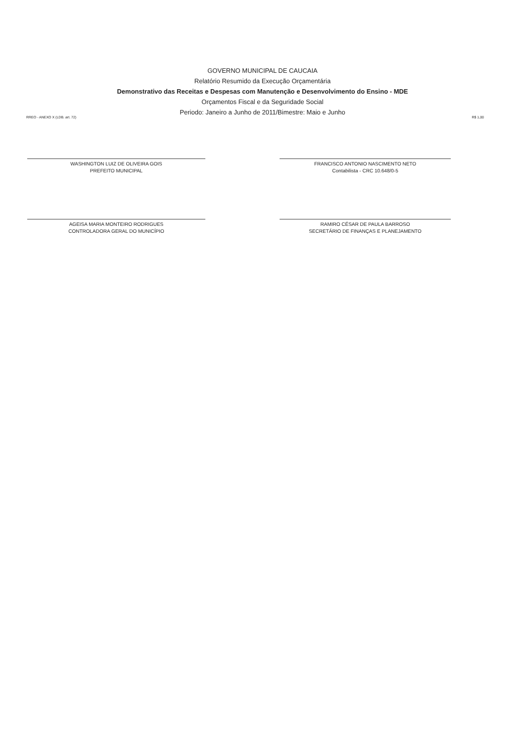GOVERNO MUNICIPAL DE CAUCAIA
Relatório Resumido da Execução Orçamentária
Demonstrativo das Receitas e Despesas com Manutenção e Desenvolvimento do Ensino - MDE
Orçamentos Fiscal e da Seguridade Social
Periodo: Janeiro a Junho de 2011/Bimestre: Maio e Junho
RREO - ANEXO X (LDB. art. 72) R$ 1,00
WASHINGTON LUIZ DE OLIVEIRA GOIS
PREFEITO MUNICIPAL
FRANCISCO ANTONIO NASCIMENTO NETO
Contabilista - CRC 10.648/0-5
AGEISA MARIA MONTEIRO RODRIGUES
CONTROLADORA GERAL DO MUNICÍPIO
RAMIRO CÉSAR DE PAULA BARROSO
SECRETÁRIO DE FINANÇAS E PLANEJAMENTO